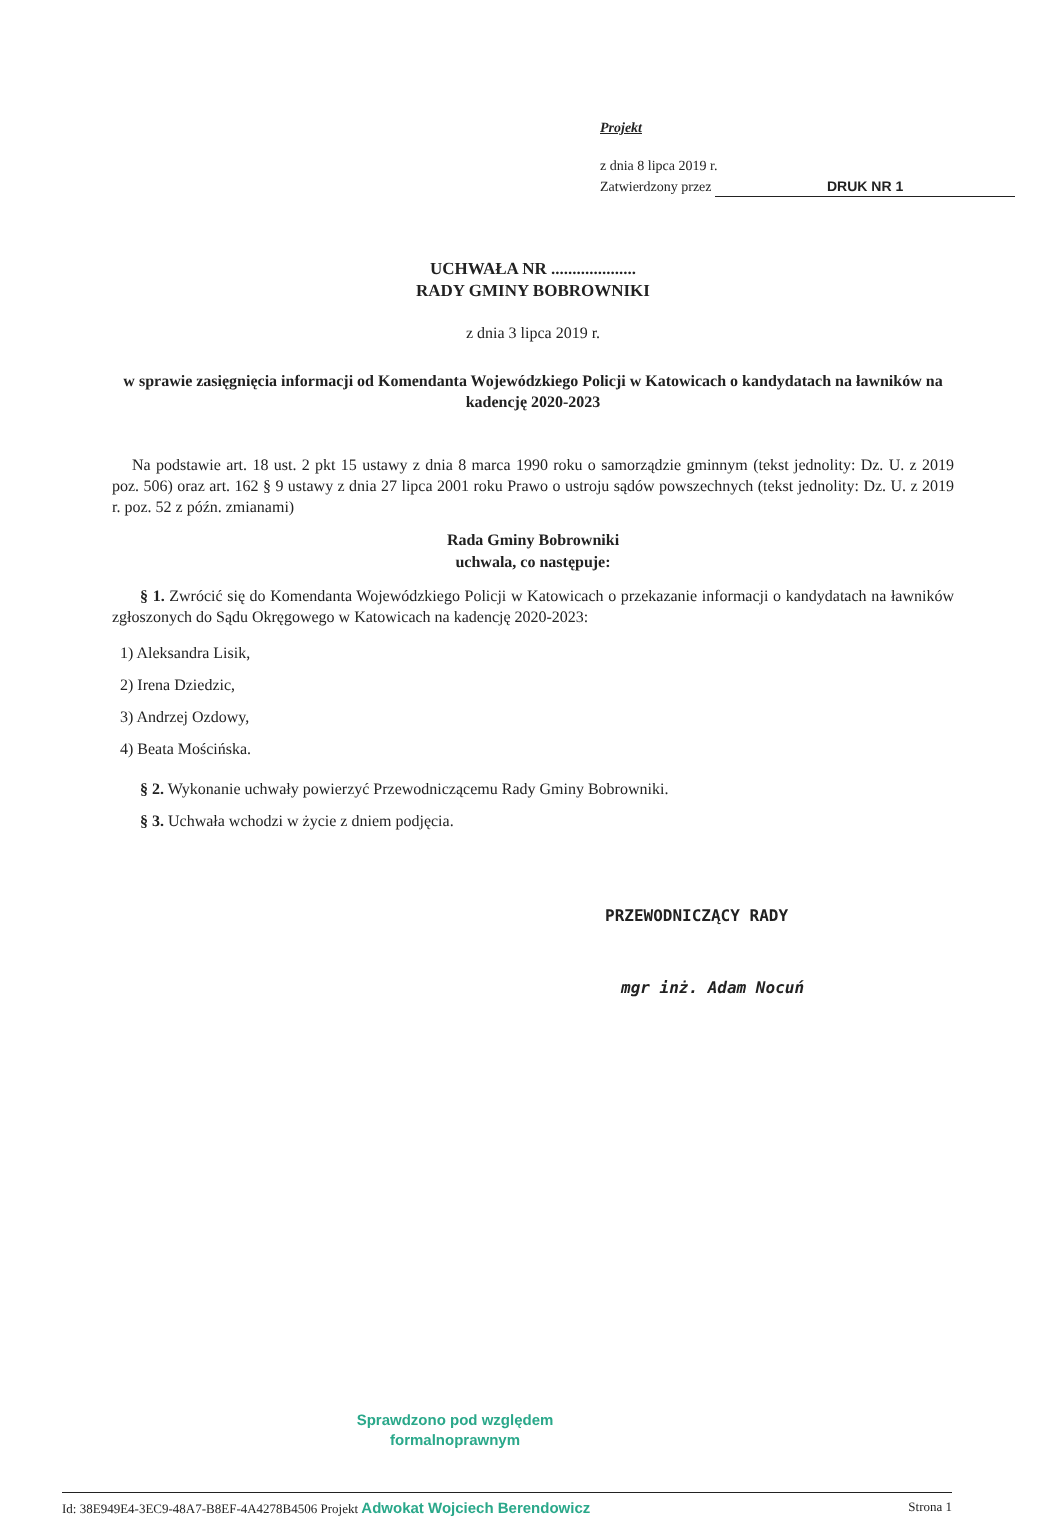Projekt
z dnia 8 lipca 2019 r.
Zatwierdzony przez DRUK NR 1
UCHWAŁA NR ....................
RADY GMINY BOBROWNIKI
z dnia 3 lipca 2019 r.
w sprawie zasięgnięcia informacji od Komendanta Wojewódzkiego Policji w Katowicach o kandydatach na ławników na kadencję 2020-2023
Na podstawie art. 18 ust. 2 pkt 15 ustawy z dnia 8 marca 1990 roku o samorządzie gminnym (tekst jednolity: Dz. U. z 2019 poz. 506) oraz art. 162 § 9 ustawy z dnia 27 lipca 2001 roku Prawo o ustroju sądów powszechnych (tekst jednolity: Dz. U. z 2019 r. poz. 52 z późn. zmianami)
Rada Gminy Bobrowniki
uchwala, co następuje:
§ 1. Zwrócić się do Komendanta Wojewódzkiego Policji w Katowicach o przekazanie informacji o kandydatach na ławników zgłoszonych do Sądu Okręgowego w Katowicach na kadencję 2020-2023:
1) Aleksandra Lisik,
2) Irena Dziedzic,
3) Andrzej Ozdowy,
4) Beata Mościńska.
§ 2. Wykonanie uchwały powierzyć Przewodniczącemu Rady Gminy Bobrowniki.
§ 3. Uchwała wchodzi w życie z dniem podjęcia.
PRZEWODNICZĄCY RADY
mgr inż. Adam Nocuń
Sprawdzono pod względem
formalnoprawnym
Id: 38E949E4-3EC9-48A7-B8EF-4A4278B4506 Projekt Adwokat Wojciech Berendowicz Strona 1